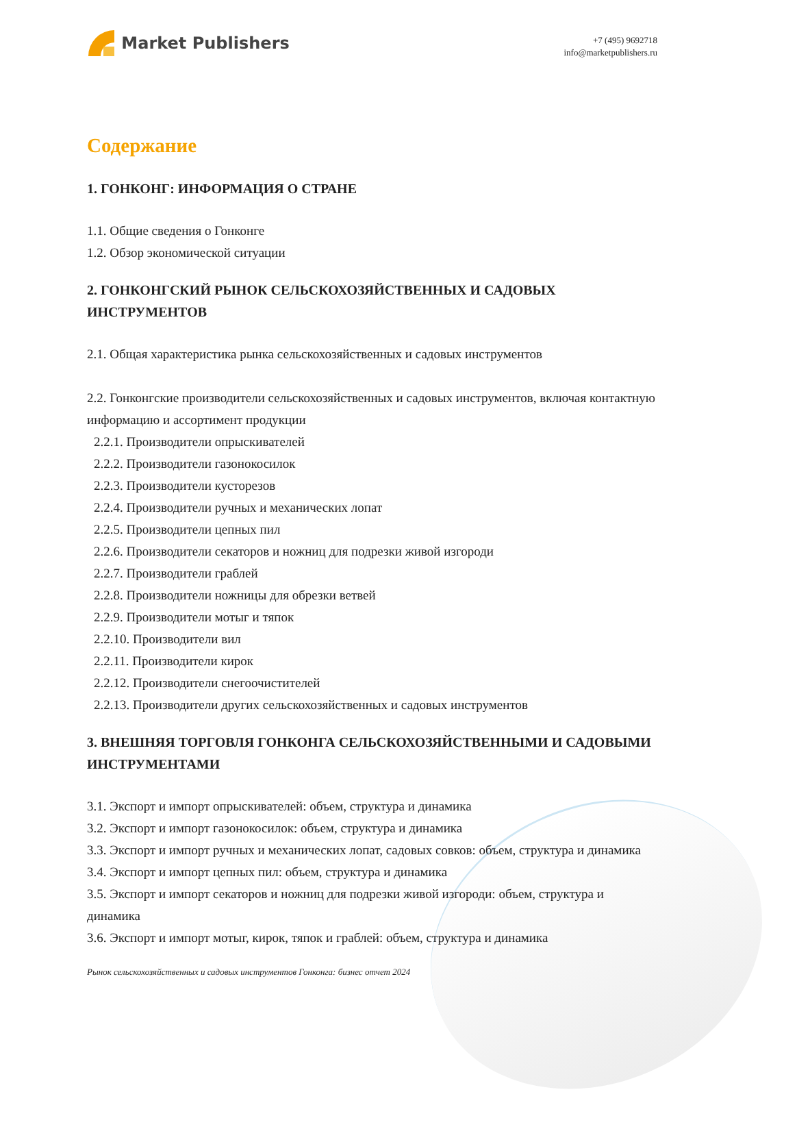Market Publishers
+7 (495) 9692718
info@marketpublishers.ru
Содержание
1. ГОНКОНГ: ИНФОРМАЦИЯ О СТРАНЕ
1.1. Общие сведения о Гонконге
1.2. Обзор экономической ситуации
2. ГОНКОНГСКИЙ РЫНОК СЕЛЬСКОХОЗЯЙСТВЕННЫХ И САДОВЫХ ИНСТРУМЕНТОВ
2.1. Общая характеристика рынка сельскохозяйственных и садовых инструментов
2.2. Гонконгские производители сельскохозяйственных и садовых инструментов, включая контактную информацию и ассортимент продукции
2.2.1. Производители опрыскивателей
2.2.2. Производители газонокосилок
2.2.3. Производители кусторезов
2.2.4. Производители ручных и механических лопат
2.2.5. Производители цепных пил
2.2.6. Производители секаторов и ножниц для подрезки живой изгороди
2.2.7. Производители граблей
2.2.8. Производители ножницы для обрезки ветвей
2.2.9. Производители мотыг и тяпок
2.2.10. Производители вил
2.2.11. Производители кирок
2.2.12. Производители снегоочистителей
2.2.13. Производители других сельскохозяйственных и садовых инструментов
3. ВНЕШНЯЯ ТОРГОВЛЯ ГОНКОНГА СЕЛЬСКОХОЗЯЙСТВЕННЫМИ И САДОВЫМИ ИНСТРУМЕНТАМИ
3.1. Экспорт и импорт опрыскивателей: объем, структура и динамика
3.2. Экспорт и импорт газонокосилок: объем, структура и динамика
3.3. Экспорт и импорт ручных и механических лопат, садовых совков: объем, структура и динамика
3.4. Экспорт и импорт цепных пил: объем, структура и динамика
3.5. Экспорт и импорт секаторов и ножниц для подрезки живой изгороди: объем, структура и динамика
3.6. Экспорт и импорт мотыг, кирок, тяпок и граблей: объем, структура и динамика
Рынок сельскохозяйственных и садовых инструментов Гонконга: бизнес отчет 2024